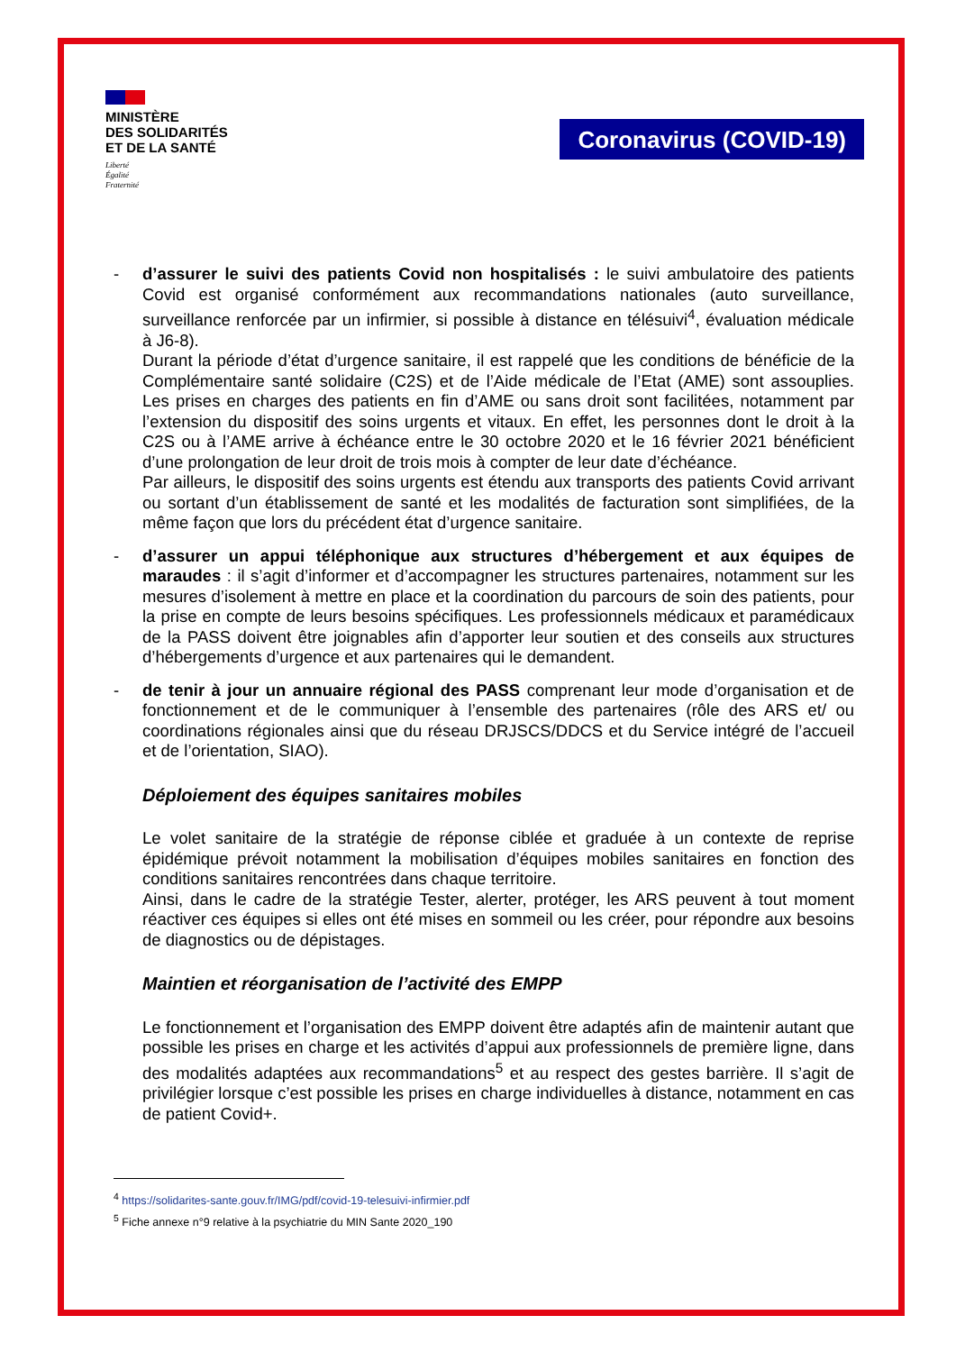MINISTÈRE
DES SOLIDARITÉS
ET DE LA SANTÉ
Liberté
Égalité
Fraternité
Coronavirus (COVID-19)
- d’assurer le suivi des patients Covid non hospitalisés : le suivi ambulatoire des patients Covid est organisé conformément aux recommandations nationales (auto surveillance, surveillance renforcée par un infirmier, si possible à distance en télésuivi<sup>4</sup>, évaluation médicale à J6-8).
Durant la période d’état d’urgence sanitaire, il est rappelé que les conditions de bénéficie de la Complémentaire santé solidaire (C2S) et de l’Aide médicale de l’Etat (AME) sont assouplies. Les prises en charges des patients en fin d’AME ou sans droit sont facilitées, notamment par l’extension du dispositif des soins urgents et vitaux. En effet, les personnes dont le droit à la C2S ou à l’AME arrive à échéance entre le 30 octobre 2020 et le 16 février 2021 bénéficient d’une prolongation de leur droit de trois mois à compter de leur date d’échéance.
Par ailleurs, le dispositif des soins urgents est étendu aux transports des patients Covid arrivant ou sortant d’un établissement de santé et les modalités de facturation sont simplifiées, de la même façon que lors du précédent état d’urgence sanitaire.
- d’assurer un appui téléphonique aux structures d’hébergement et aux équipes de maraudes : il s’agit d’informer et d’accompagner les structures partenaires, notamment sur les mesures d’isolement à mettre en place et la coordination du parcours de soin des patients, pour la prise en compte de leurs besoins spécifiques. Les professionnels médicaux et paramédicaux de la PASS doivent être joignables afin d’apporter leur soutien et des conseils aux structures d’hébergements d’urgence et aux partenaires qui le demandent.
- de tenir à jour un annuaire régional des PASS comprenant leur mode d’organisation et de fonctionnement et de le communiquer à l’ensemble des partenaires (rôle des ARS et/ ou coordinations régionales ainsi que du réseau DRJSCS/DDCS et du Service intégré de l’accueil et de l’orientation, SIAO).
Déploiement des équipes sanitaires mobiles
Le volet sanitaire de la stratégie de réponse ciblée et graduée à un contexte de reprise épidémique prévoit notamment la mobilisation d’équipes mobiles sanitaires en fonction des conditions sanitaires rencontrées dans chaque territoire.
Ainsi, dans le cadre de la stratégie Tester, alerter, protéger, les ARS peuvent à tout moment réactiver ces équipes si elles ont été mises en sommeil ou les créer, pour répondre aux besoins de diagnostics ou de dépistages.
Maintien et réorganisation de l’activité des EMPP
Le fonctionnement et l’organisation des EMPP doivent être adaptés afin de maintenir autant que possible les prises en charge et les activités d’appui aux professionnels de première ligne, dans des modalités adaptées aux recommandations<sup>5</sup> et au respect des gestes barrière. Il s’agit de privilégier lorsque c’est possible les prises en charge individuelles à distance, notamment en cas de patient Covid+.
<sup>4</sup> https://solidarites-sante.gouv.fr/IMG/pdf/covid-19-telesuivi-infirmier.pdf
<sup>5</sup> Fiche annexe n°9 relative à la psychiatrie du MIN Sante 2020_190